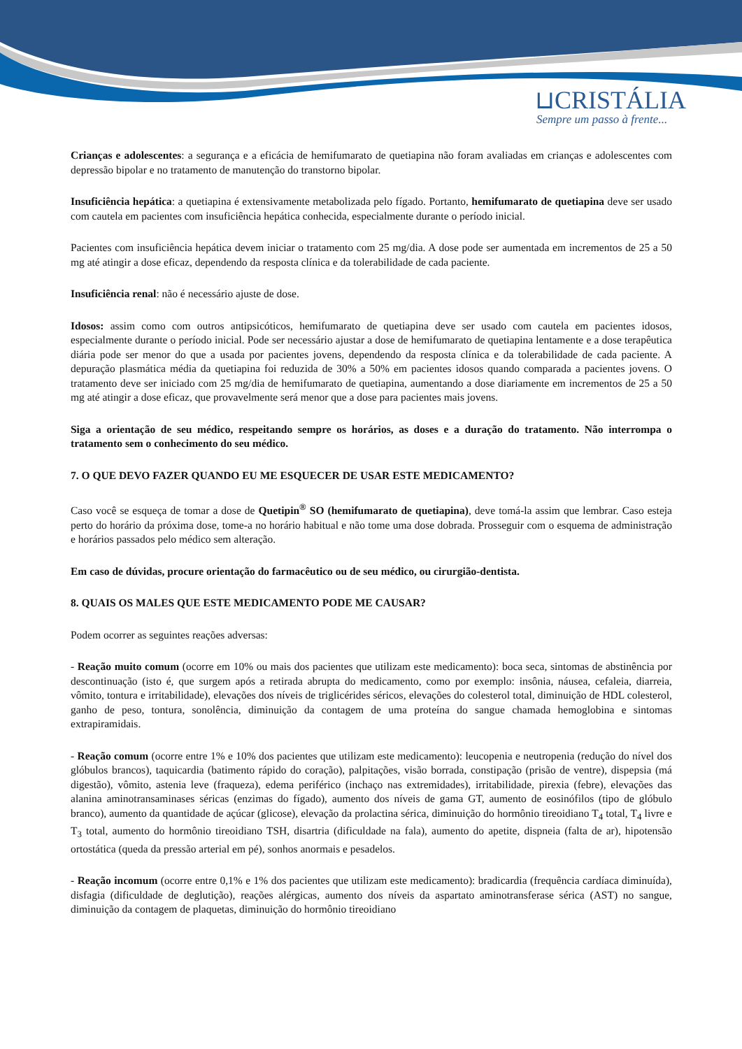⊔CRISTÁLIA
Sempre um passo à frente...
Crianças e adolescentes: a segurança e a eficácia de hemifumarato de quetiapina não foram avaliadas em crianças e adolescentes com depressão bipolar e no tratamento de manutenção do transtorno bipolar.
Insuficiência hepática: a quetiapina é extensivamente metabolizada pelo fígado. Portanto, hemifumarato de quetiapina deve ser usado com cautela em pacientes com insuficiência hepática conhecida, especialmente durante o período inicial.
Pacientes com insuficiência hepática devem iniciar o tratamento com 25 mg/dia. A dose pode ser aumentada em incrementos de 25 a 50 mg até atingir a dose eficaz, dependendo da resposta clínica e da tolerabilidade de cada paciente.
Insuficiência renal: não é necessário ajuste de dose.
Idosos: assim como com outros antipsicóticos, hemifumarato de quetiapina deve ser usado com cautela em pacientes idosos, especialmente durante o período inicial. Pode ser necessário ajustar a dose de hemifumarato de quetiapina lentamente e a dose terapêutica diária pode ser menor do que a usada por pacientes jovens, dependendo da resposta clínica e da tolerabilidade de cada paciente. A depuração plasmática média da quetiapina foi reduzida de 30% a 50% em pacientes idosos quando comparada a pacientes jovens. O tratamento deve ser iniciado com 25 mg/dia de hemifumarato de quetiapina, aumentando a dose diariamente em incrementos de 25 a 50 mg até atingir a dose eficaz, que provavelmente será menor que a dose para pacientes mais jovens.
Siga a orientação de seu médico, respeitando sempre os horários, as doses e a duração do tratamento. Não interrompa o tratamento sem o conhecimento do seu médico.
7. O QUE DEVO FAZER QUANDO EU ME ESQUECER DE USAR ESTE MEDICAMENTO?
Caso você se esqueça de tomar a dose de Quetipin<sup>®</sup> SO (hemifumarato de quetiapina), deve tomá-la assim que lembrar. Caso esteja perto do horário da próxima dose, tome-a no horário habitual e não tome uma dose dobrada. Prosseguir com o esquema de administração e horários passados pelo médico sem alteração.
Em caso de dúvidas, procure orientação do farmacêutico ou de seu médico, ou cirurgião-dentista.
8. QUAIS OS MALES QUE ESTE MEDICAMENTO PODE ME CAUSAR?
Podem ocorrer as seguintes reações adversas:
- Reação muito comum (ocorre em 10% ou mais dos pacientes que utilizam este medicamento): boca seca, sintomas de abstinência por descontinuação (isto é, que surgem após a retirada abrupta do medicamento, como por exemplo: insônia, náusea, cefaleia, diarreia, vômito, tontura e irritabilidade), elevações dos níveis de triglicérides séricos, elevações do colesterol total, diminuição de HDL colesterol, ganho de peso, tontura, sonolência, diminuição da contagem de uma proteína do sangue chamada hemoglobina e sintomas extrapiramidais.
- Reação comum (ocorre entre 1% e 10% dos pacientes que utilizam este medicamento): leucopenia e neutropenia (redução do nível dos glóbulos brancos), taquicardia (batimento rápido do coração), palpitações, visão borrada, constipação (prisão de ventre), dispepsia (má digestão), vômito, astenia leve (fraqueza), edema periférico (inchaço nas extremidades), irritabilidade, pirexia (febre), elevações das alanina aminotransaminases séricas (enzimas do fígado), aumento dos níveis de gama GT, aumento de eosinófilos (tipo de glóbulo branco), aumento da quantidade de açúcar (glicose), elevação da prolactina sérica, diminuição do hormônio tireoidiano T<sub>4</sub> total, T<sub>4</sub> livre e T<sub>3</sub> total, aumento do hormônio tireoidiano TSH, disartria (dificuldade na fala), aumento do apetite, dispneia (falta de ar), hipotensão ortostática (queda da pressão arterial em pé), sonhos anormais e pesadelos.
- Reação incomum (ocorre entre 0,1% e 1% dos pacientes que utilizam este medicamento): bradicardia (frequência cardíaca diminuída), disfagia (dificuldade de deglutição), reações alérgicas, aumento dos níveis da aspartato aminotransferase sérica (AST) no sangue, diminuição da contagem de plaquetas, diminuição do hormônio tireoidiano